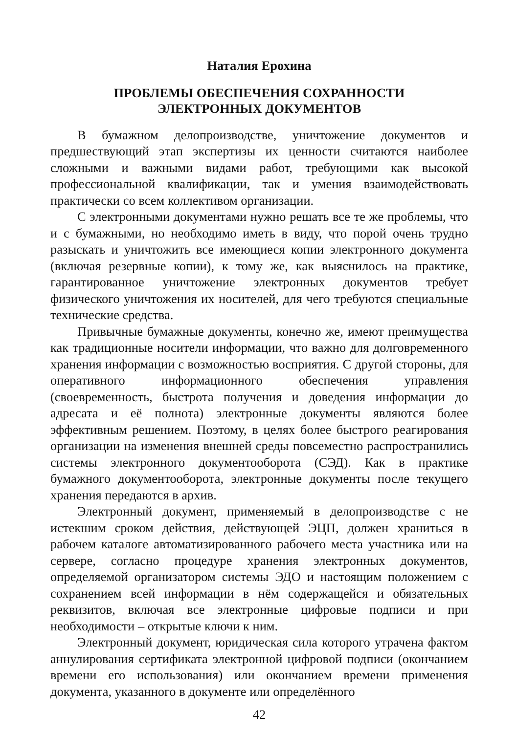Наталия Ерохина
ПРОБЛЕМЫ ОБЕСПЕЧЕНИЯ СОХРАННОСТИ
ЭЛЕКТРОННЫХ ДОКУМЕНТОВ
В бумажном делопроизводстве, уничтожение документов и предшествующий этап экспертизы их ценности считаются наиболее сложными и важными видами работ, требующими как высокой профессиональной квалификации, так и умения взаимодействовать практически со всем коллективом организации.
С электронными документами нужно решать все те же проблемы, что и с бумажными, но необходимо иметь в виду, что порой очень трудно разыскать и уничтожить все имеющиеся копии электронного документа (включая резервные копии), к тому же, как выяснилось на практике, гарантированное уничтожение электронных документов требует физического уничтожения их носителей, для чего требуются специальные технические средства.
Привычные бумажные документы, конечно же, имеют преимущества как традиционные носители информации, что важно для долговременного хранения информации с возможностью восприятия. С другой стороны, для оперативного информационного обеспечения управления (своевременность, быстрота получения и доведения информации до адресата и её полнота) электронные документы являются более эффективным решением. Поэтому, в целях более быстрого реагирования организации на изменения внешней среды повсеместно распространились системы электронного документооборота (СЭД). Как в практике бумажного документооборота, электронные документы после текущего хранения передаются в архив.
Электронный документ, применяемый в делопроизводстве с не истекшим сроком действия, действующей ЭЦП, должен храниться в рабочем каталоге автоматизированного рабочего места участника или на сервере, согласно процедуре хранения электронных документов, определяемой организатором системы ЭДО и настоящим положением с сохранением всей информации в нём содержащейся и обязательных реквизитов, включая все электронные цифровые подписи и при необходимости – открытые ключи к ним.
Электронный документ, юридическая сила которого утрачена фактом аннулирования сертификата электронной цифровой подписи (окончанием времени его использования) или окончанием времени применения документа, указанного в документе или определённого
42